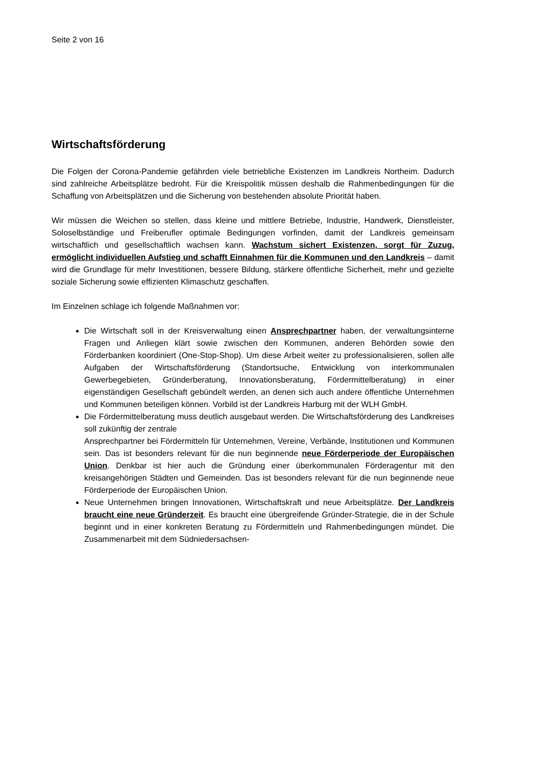Seite 2 von 16
Wirtschaftsförderung
Die Folgen der Corona-Pandemie gefährden viele betriebliche Existenzen im Landkreis Northeim. Dadurch sind zahlreiche Arbeitsplätze bedroht. Für die Kreispolitik müssen deshalb die Rahmenbedingungen für die Schaffung von Arbeitsplätzen und die Sicherung von bestehenden absolute Priorität haben.
Wir müssen die Weichen so stellen, dass kleine und mittlere Betriebe, Industrie, Handwerk, Dienstleister, Soloselbständige und Freiberufler optimale Bedingungen vorfinden, damit der Landkreis gemeinsam wirtschaftlich und gesellschaftlich wachsen kann. Wachstum sichert Existenzen, sorgt für Zuzug, ermöglicht individuellen Aufstieg und schafft Einnahmen für die Kommunen und den Landkreis – damit wird die Grundlage für mehr Investitionen, bessere Bildung, stärkere öffentliche Sicherheit, mehr und gezielte soziale Sicherung sowie effizienten Klimaschutz geschaffen.
Im Einzelnen schlage ich folgende Maßnahmen vor:
Die Wirtschaft soll in der Kreisverwaltung einen Ansprechpartner haben, der verwaltungsinterne Fragen und Anliegen klärt sowie zwischen den Kommunen, anderen Behörden sowie den Förderbanken koordiniert (One-Stop-Shop). Um diese Arbeit weiter zu professionalisieren, sollen alle Aufgaben der Wirtschaftsförderung (Standortsuche, Entwicklung von interkommunalen Gewerbegebieten, Gründerberatung, Innovationsberatung, Fördermittelberatung) in einer eigenständigen Gesellschaft gebündelt werden, an denen sich auch andere öffentliche Unternehmen und Kommunen beteiligen können. Vorbild ist der Landkreis Harburg mit der WLH GmbH.
Die Fördermittelberatung muss deutlich ausgebaut werden. Die Wirtschaftsförderung des Landkreises soll zukünftig der zentrale
Ansprechpartner bei Fördermitteln für Unternehmen, Vereine, Verbände, Institutionen und Kommunen sein. Das ist besonders relevant für die nun beginnende neue Förderperiode der Europäischen Union. Denkbar ist hier auch die Gründung einer überkommunalen Förderagentur mit den kreisangehörigen Städten und Gemeinden. Das ist besonders relevant für die nun beginnende neue Förderperiode der Europäischen Union.
Neue Unternehmen bringen Innovationen, Wirtschaftskraft und neue Arbeitsplätze. Der Landkreis braucht eine neue Gründerzeit. Es braucht eine übergreifende Gründer-Strategie, die in der Schule beginnt und in einer konkreten Beratung zu Fördermitteln und Rahmenbedingungen mündet. Die Zusammenarbeit mit dem Südniedersachsen-